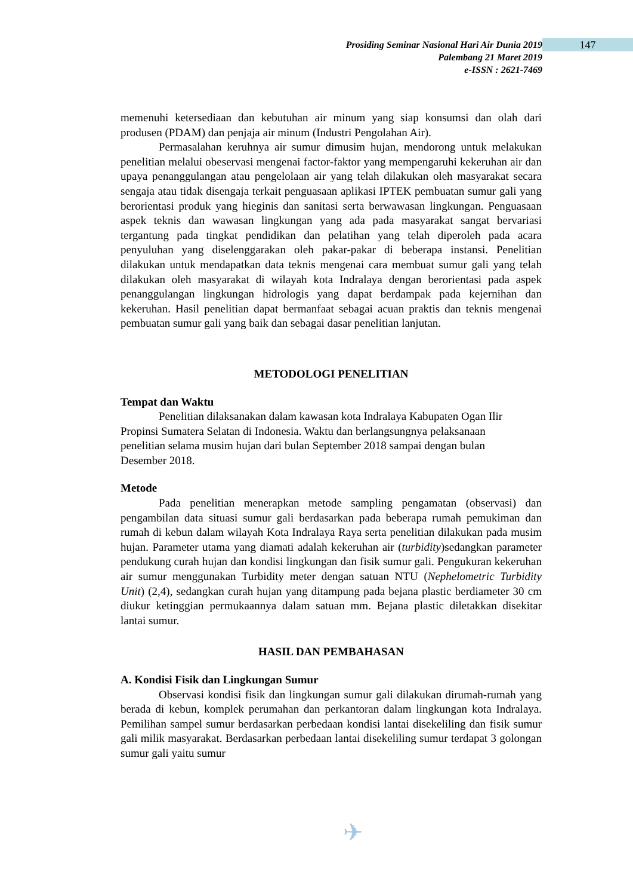147
Prosiding Seminar Nasional Hari Air Dunia 2019
Palembang 21 Maret 2019
e-ISSN : 2621-7469
memenuhi ketersediaan dan kebutuhan air minum yang siap konsumsi dan olah dari produsen (PDAM) dan penjaja air minum (Industri Pengolahan Air).
Permasalahan keruhnya air sumur dimusim hujan, mendorong untuk melakukan penelitian melalui obeservasi mengenai factor-faktor yang mempengaruhi kekeruhan air dan upaya penanggulangan atau pengelolaan air yang telah dilakukan oleh masyarakat secara sengaja atau tidak disengaja terkait penguasaan aplikasi IPTEK pembuatan sumur gali yang berorientasi produk yang hieginis dan sanitasi serta berwawasan lingkungan. Penguasaan aspek teknis dan wawasan lingkungan yang ada pada masyarakat sangat bervariasi tergantung pada tingkat pendidikan dan pelatihan yang telah diperoleh pada acara penyuluhan yang diselenggarakan oleh pakar-pakar di beberapa instansi. Penelitian dilakukan untuk mendapatkan data teknis mengenai cara membuat sumur gali yang telah dilakukan oleh masyarakat di wilayah kota Indralaya dengan berorientasi pada aspek penanggulangan lingkungan hidrologis yang dapat berdampak pada kejernihan dan kekeruhan. Hasil penelitian dapat bermanfaat sebagai acuan praktis dan teknis mengenai pembuatan sumur gali yang baik dan sebagai dasar penelitian lanjutan.
METODOLOGI PENELITIAN
Tempat dan Waktu
Penelitian dilaksanakan dalam kawasan kota Indralaya Kabupaten Ogan Ilir Propinsi Sumatera Selatan di Indonesia. Waktu dan berlangsungnya pelaksanaan penelitian selama musim hujan dari bulan September 2018 sampai dengan bulan Desember 2018.
Metode
Pada penelitian menerapkan metode sampling pengamatan (observasi) dan pengambilan data situasi sumur gali berdasarkan pada beberapa rumah pemukiman dan rumah di kebun dalam wilayah Kota Indralaya Raya serta penelitian dilakukan pada musim hujan. Parameter utama yang diamati adalah kekeruhan air (turbidity)sedangkan parameter pendukung curah hujan dan kondisi lingkungan dan fisik sumur gali. Pengukuran kekeruhan air sumur menggunakan Turbidity meter dengan satuan NTU (Nephelometric Turbidity Unit) (2,4), sedangkan curah hujan yang ditampung pada bejana plastic berdiameter 30 cm diukur ketinggian permukaannya dalam satuan mm. Bejana plastic diletakkan disekitar lantai sumur.
HASIL DAN PEMBAHASAN
A. Kondisi Fisik dan Lingkungan Sumur
Observasi kondisi fisik dan lingkungan sumur gali dilakukan dirumah-rumah yang berada di kebun, komplek perumahan dan perkantoran dalam lingkungan kota Indralaya. Pemilihan sampel sumur berdasarkan perbedaan kondisi lantai disekeliling dan fisik sumur gali milik masyarakat. Berdasarkan perbedaan lantai disekeliling sumur terdapat 3 golongan sumur gali yaitu sumur
✈